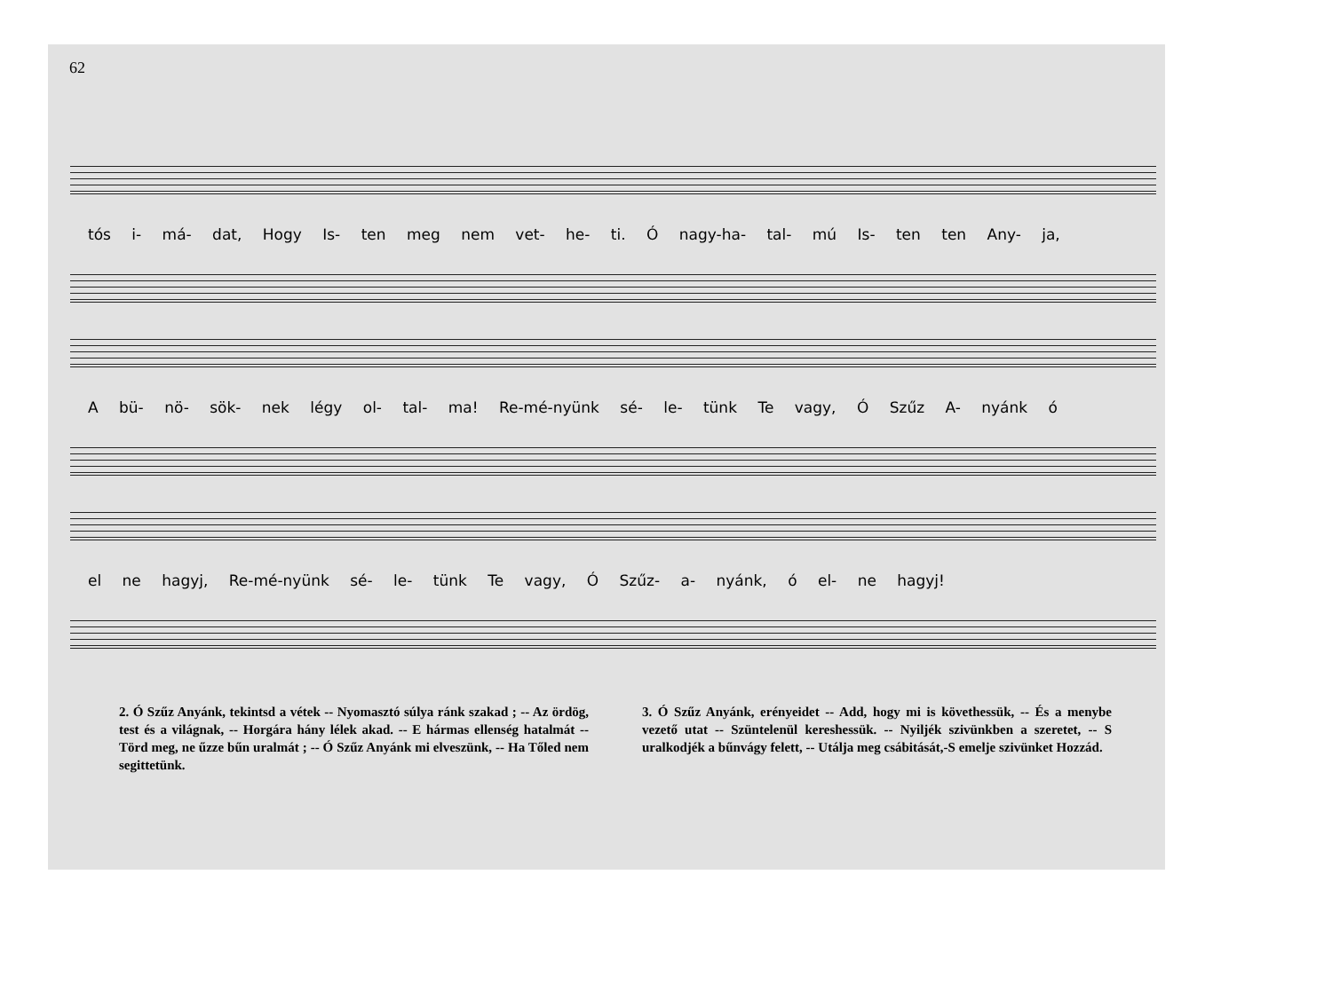62
tós i- má- dat, Hogy Is- ten meg nem vet- he- ti. Ó nagy-ha- tal- mú Is- ten ten Any- ja,
A bü- nö- sök- nek légy ol- tal- ma! Re-mé-nyünk sé- le- tünk Te vagy, Ó Szűz A- nyánk ó
el ne hagyj, Re-mé-nyünk sé- le- tünk Te vagy, Ó Szűz- a- nyánk, ó el- ne hagyj!
2. Ó Szűz Anyánk, tekintsd a vétek -- Nyomasztó súlya ránk szakad ; -- Az ördög, test és a világnak, -- Horgára hány lélek akad. -- E hármas ellenség hatalmát -- Törd meg, ne űzze bűn uralmát ; -- Ó Szűz Anyánk mi elveszünk, -- Ha Tőled nem segittetünk.
3. Ó Szűz Anyánk, erényeidet -- Add, hogy mi is követhessük, -- És a menybe vezető utat -- Szüntelenül kereshessük. -- Nyiljék szivünkben a szeretet, -- S uralkodjék a bűnvágy felett, -- Utálja meg csábitását,-S emelje szivünket Hozzád.